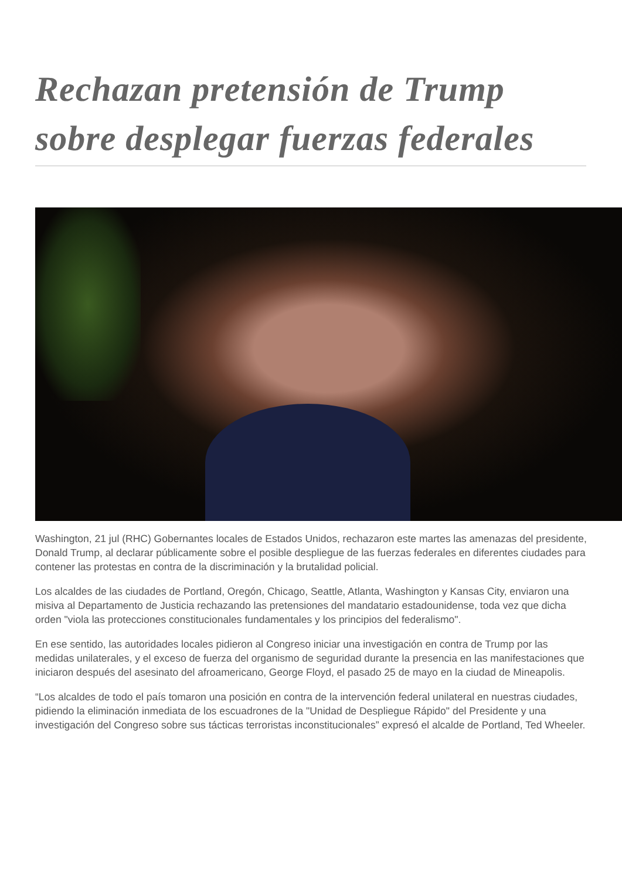Rechazan pretensión de Trump sobre desplegar fuerzas federales
Washington, 21 jul (RHC) Gobernantes locales de Estados Unidos, rechazaron este martes las amenazas del presidente, Donald Trump, al declarar públicamente sobre el posible despliegue de las fuerzas federales en diferentes ciudades para contener las protestas en contra de la discriminación y la brutalidad policial.
Los alcaldes de las ciudades de Portland, Oregón, Chicago, Seattle, Atlanta, Washington y Kansas City, enviaron una misiva al Departamento de Justicia rechazando las pretensiones del mandatario estadounidense, toda vez que dicha orden "viola las protecciones constitucionales fundamentales y los principios del federalismo".
En ese sentido, las autoridades locales pidieron al Congreso iniciar una investigación en contra de Trump por las medidas unilaterales, y el exceso de fuerza del organismo de seguridad durante la presencia en las manifestaciones que iniciaron después del asesinato del afroamericano, George Floyd, el pasado 25 de mayo en la ciudad de Mineapolis.
“Los alcaldes de todo el país tomaron una posición en contra de la intervención federal unilateral en nuestras ciudades, pidiendo la eliminación inmediata de los escuadrones de la "Unidad de Despliegue Rápido" del Presidente y una investigación del Congreso sobre sus tácticas terroristas inconstitucionales” expresó el alcalde de Portland, Ted Wheeler.